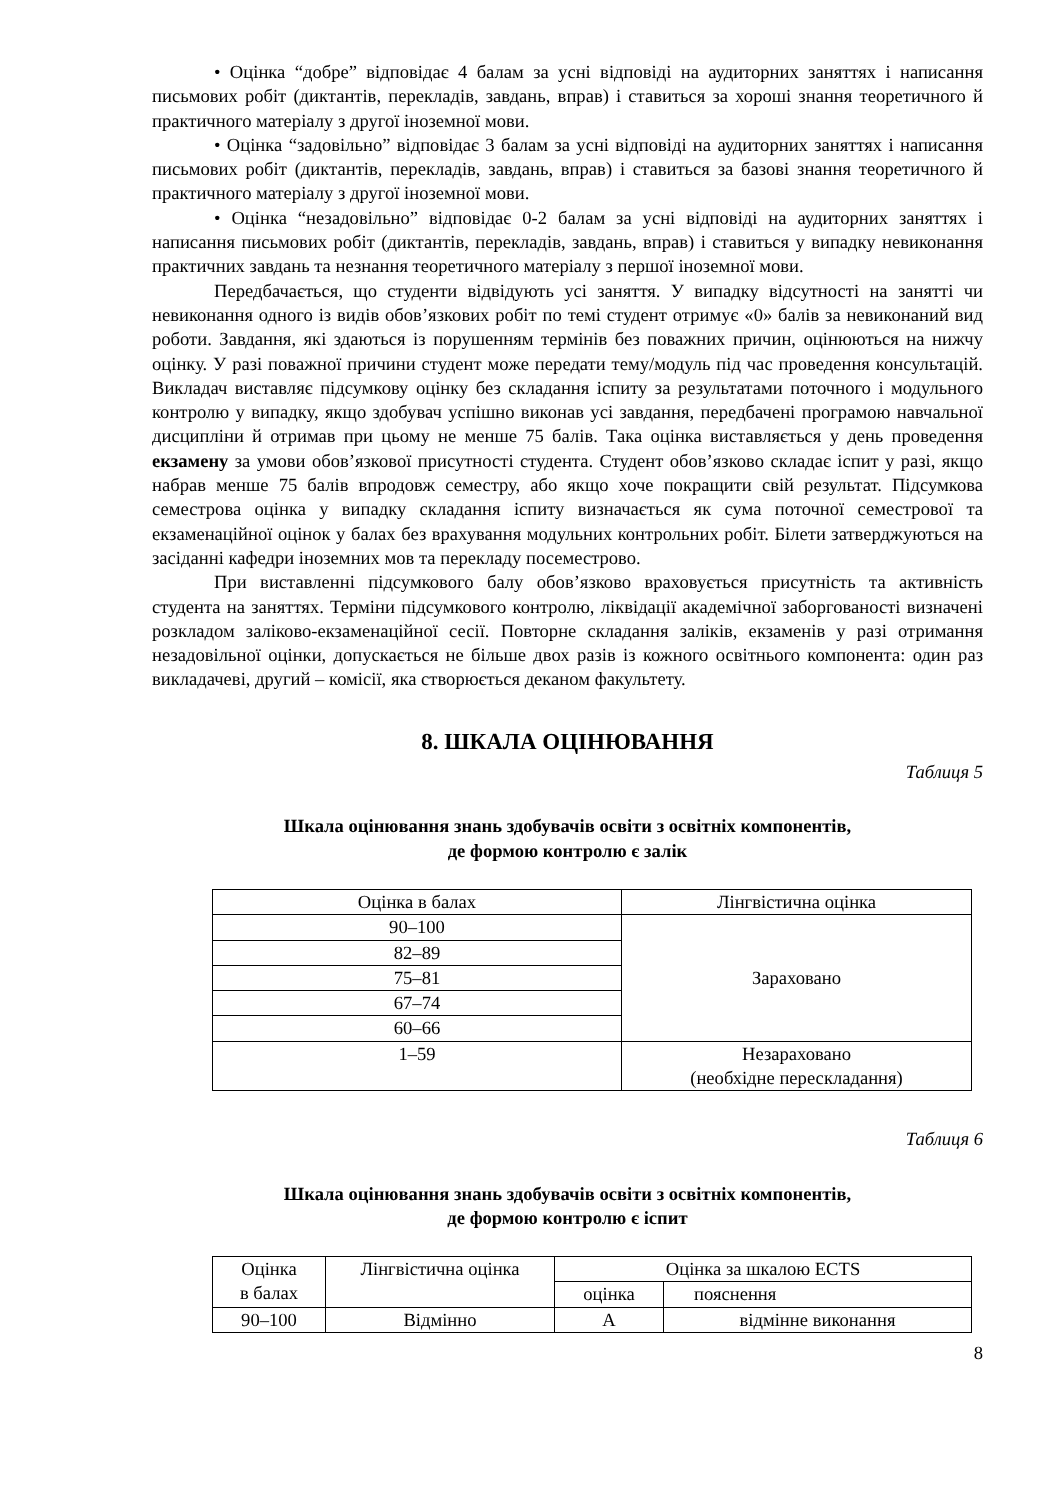• Оцінка “добре” відповідає 4 балам за усні відповіді на аудиторних заняттях і написання письмових робіт (диктантів, перекладів, завдань, вправ) і ставиться за хороші знання теоретичного й практичного матеріалу з другої іноземної мови.
• Оцінка “задовільно” відповідає 3 балам за усні відповіді на аудиторних заняттях і написання письмових робіт (диктантів, перекладів, завдань, вправ) і ставиться за базові знання теоретичного й практичного матеріалу з другої іноземної мови.
• Оцінка “незадовільно” відповідає 0-2 балам за усні відповіді на аудиторних заняттях і написання письмових робіт (диктантів, перекладів, завдань, вправ) і ставиться у випадку невиконання практичних завдань та незнання теоретичного матеріалу з першої іноземної мови.
Передбачається, що студенти відвідують усі заняття. У випадку відсутності на занятті чи невиконання одного із видів обов’язкових робіт по темі студент отримує «0» балів за невиконаний вид роботи. Завдання, які здаються із порушенням термінів без поважних причин, оцінюються на нижчу оцінку. У разі поважної причини студент може передати тему/модуль під час проведення консультацій. Викладач виставляє підсумкову оцінку без складання іспиту за результатами поточного і модульного контролю у випадку, якщо здобувач успішно виконав усі завдання, передбачені програмою навчальної дисципліни й отримав при цьому не менше 75 балів. Така оцінка виставляється у день проведення екзамену за умови обов’язкової присутності студента. Студент обов’язково складає іспит у разі, якщо набрав менше 75 балів впродовж семестру, або якщо хоче покращити свій результат. Підсумкова семестрова оцінка у випадку складання іспиту визначається як сума поточної семестрової та екзаменаційної оцінок у балах без врахування модульних контрольних робіт. Білети затверджуються на засіданні кафедри іноземних мов та перекладу посеместрово.
При виставленні підсумкового балу обов’язково враховується присутність та активність студента на заняттях. Терміни підсумкового контролю, ліквідації академічної заборгованості визначені розкладом заліково-екзаменаційної сесії. Повторне складання заліків, екзаменів у разі отримання незадовільної оцінки, допускається не більше двох разів із кожного освітнього компонента: один раз викладачеві, другий – комісії, яка створюється деканом факультету.
8. ШКАЛА ОЦІНЮВАННЯ
Таблиця 5
Шкала оцінювання знань здобувачів освіти з освітніх компонентів,
де формою контролю є залік
| Оцінка в балах | Лінгвістична оцінка |
| 90–100 | Зараховано |
| 82–89 | |
| 75–81 | |
| 67–74 | |
| 60–66 | |
| 1–59 | Незараховано (необхідне перескладання) |
Таблиця 6
Шкала оцінювання знань здобувачів освіти з освітніх компонентів,
де формою контролю є іспит
| Оцінка в балах | Лінгвістична оцінка | Оцінка за шкалою ECTS | |
| | | оцінка | пояснення |
| 90–100 | Відмінно | A | відмінне виконання |
8